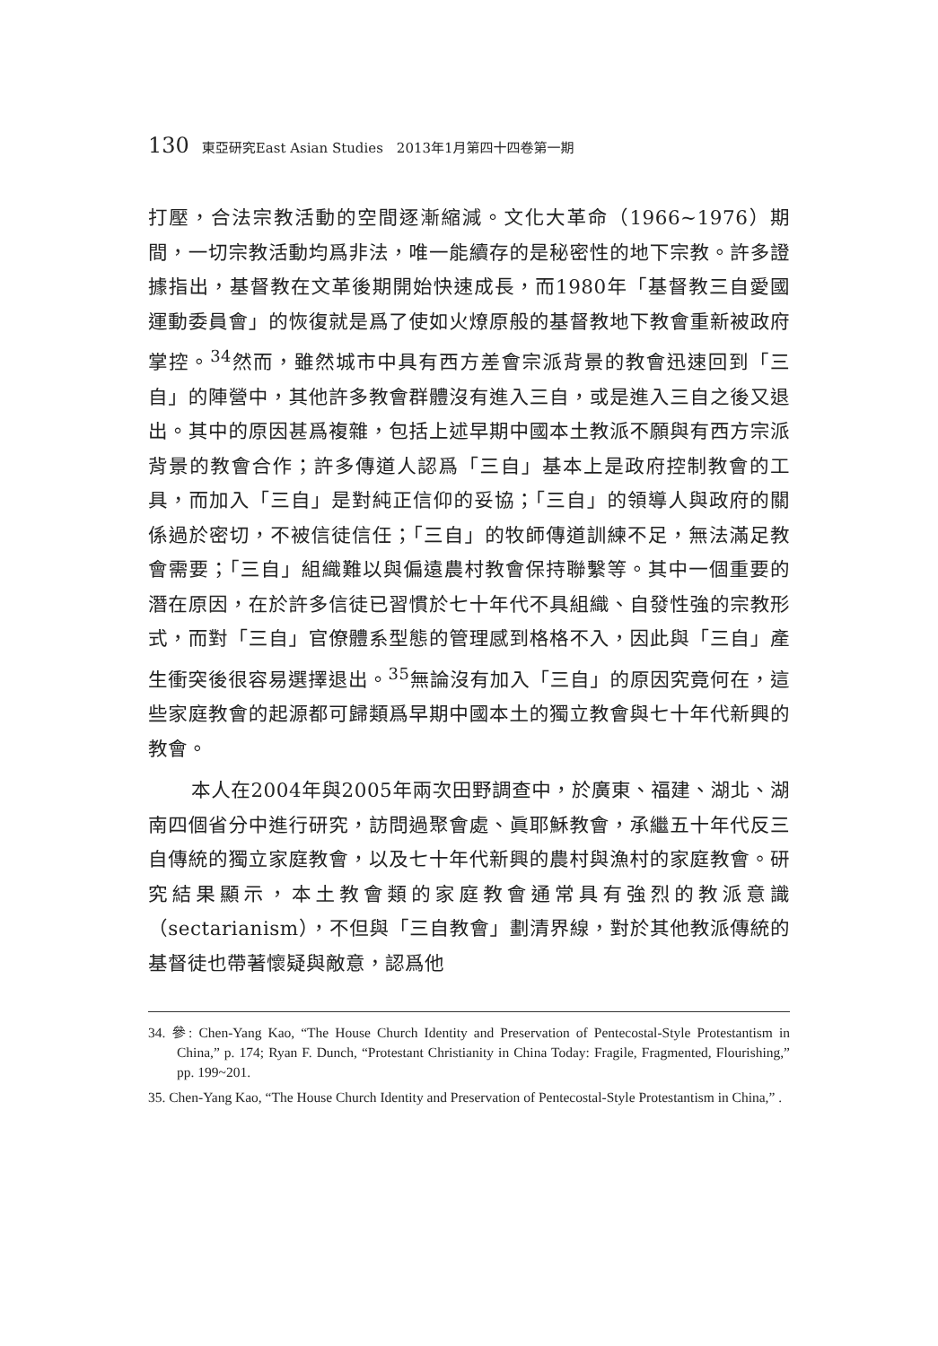130 東亞研究East Asian Studies　2013年1月第四十四卷第一期
打壓，合法宗教活動的空間逐漸縮減。文化大革命（1966~1976）期間，一切宗教活動均爲非法，唯一能續存的是秘密性的地下宗教。許多證據指出，基督教在文革後期開始快速成長，而1980年「基督教三自愛國運動委員會」的恢復就是爲了使如火燎原般的基督教地下教會重新被政府掌控。<sup>34</sup>然而，雖然城市中具有西方差會宗派背景的教會迅速回到「三自」的陣營中，其他許多教會群體沒有進入三自，或是進入三自之後又退出。其中的原因甚爲複雜，包括上述早期中國本土教派不願與有西方宗派背景的教會合作；許多傳道人認爲「三自」基本上是政府控制教會的工具，而加入「三自」是對純正信仰的妥協；「三自」的領導人與政府的關係過於密切，不被信徒信任；「三自」的牧師傳道訓練不足，無法滿足教會需要；「三自」組織難以與偏遠農村教會保持聯繫等。其中一個重要的潛在原因，在於許多信徒已習慣於七十年代不具組織、自發性強的宗教形式，而對「三自」官僚體系型態的管理感到格格不入，因此與「三自」產生衝突後很容易選擇退出。<sup>35</sup>無論沒有加入「三自」的原因究竟何在，這些家庭教會的起源都可歸類爲早期中國本土的獨立教會與七十年代新興的教會。
本人在2004年與2005年兩次田野調查中，於廣東、福建、湖北、湖南四個省分中進行研究，訪問過聚會處、眞耶穌教會，承繼五十年代反三自傳統的獨立家庭教會，以及七十年代新興的農村與漁村的家庭教會。研究結果顯示，本土教會類的家庭教會通常具有強烈的教派意識（sectarianism），不但與「三自教會」劃清界線，對於其他教派傳統的基督徒也帶著懷疑與敵意，認爲他
34. 參: Chen-Yang Kao, “The House Church Identity and Preservation of Pentecostal-Style Protestantism in China,” p. 174; Ryan F. Dunch, “Protestant Christianity in China Today: Fragile, Fragmented, Flourishing,” pp. 199~201.
35. Chen-Yang Kao, “The House Church Identity and Preservation of Pentecostal-Style Protestantism in China,” .